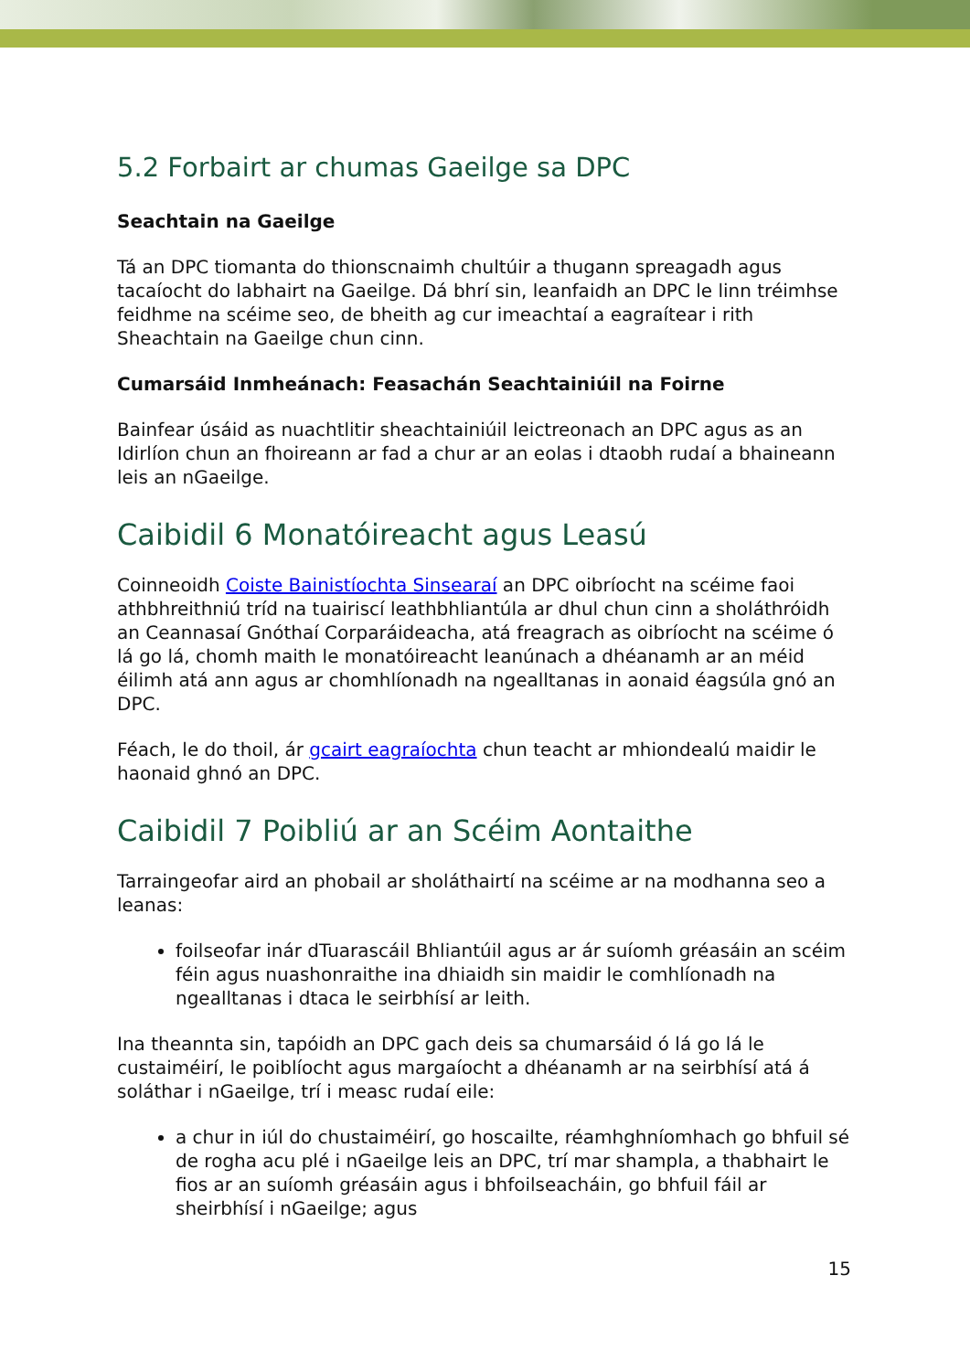5.2 Forbairt ar chumas Gaeilge sa DPC
Seachtain na Gaeilge
Tá an DPC tiomanta do thionscnaimh chultúir a thugann spreagadh agus tacaíocht do labhairt na Gaeilge. Dá bhrí sin, leanfaidh an DPC le linn tréimhse feidhme na scéime seo, de bheith ag cur imeachtaí a eagraítear i rith Sheachtain na Gaeilge chun cinn.
Cumarsáid Inmheánach: Feasachán Seachtainiúil na Foirne
Bainfear úsáid as nuachtlitir sheachtainiúil leictreonach an DPC agus as an Idirlíon chun an fhoireann ar fad a chur ar an eolas i dtaobh rudaí a bhaineann leis an nGaeilge.
Caibidil 6 Monatóireacht agus Leasú
Coinneoidh Coiste Bainistíochta Sinsearaí an DPC oibríocht na scéime faoi athbhreithniú tríd na tuairiscí leathbhliantúla ar dhul chun cinn a sholáthróidh an Ceannasaí Gnóthaí Corparáideacha, atá freagrach as oibríocht na scéime ó lá go lá, chomh maith le monatóireacht leanúnach a dhéanamh ar an méid éilimh atá ann agus ar chomhlíonadh na ngealltanas in aonaid éagsúla gnó an DPC.
Féach, le do thoil, ár gcairt eagraíochta chun teacht ar mhiondealú maidir le haonaid ghnó an DPC.
Caibidil 7 Poibliú ar an Scéim Aontaithe
Tarraingeofar aird an phobail ar sholáthairtí na scéime ar na modhanna seo a leanas:
foilseofar inár dTuarascáil Bhliantúil agus ar ár suíomh gréasáin an scéim féin agus nuashonraithe ina dhiaidh sin maidir le comhlíonadh na ngealltanas i dtaca le seirbhísí ar leith.
Ina theannta sin, tapóidh an DPC gach deis sa chumarsáid ó lá go lá le custaiméirí, le poiblíocht agus margaíocht a dhéanamh ar na seirbhísí atá á soláthar i nGaeilge, trí i measc rudaí eile:
a chur in iúl do chustaiméirí, go hoscailte, réamhghníomhach go bhfuil sé de rogha acu plé i nGaeilge leis an DPC, trí mar shampla, a thabhairt le fios ar an suíomh gréasáin agus i bhfoilseacháin, go bhfuil fáil ar sheirbhísí i nGaeilge; agus
15